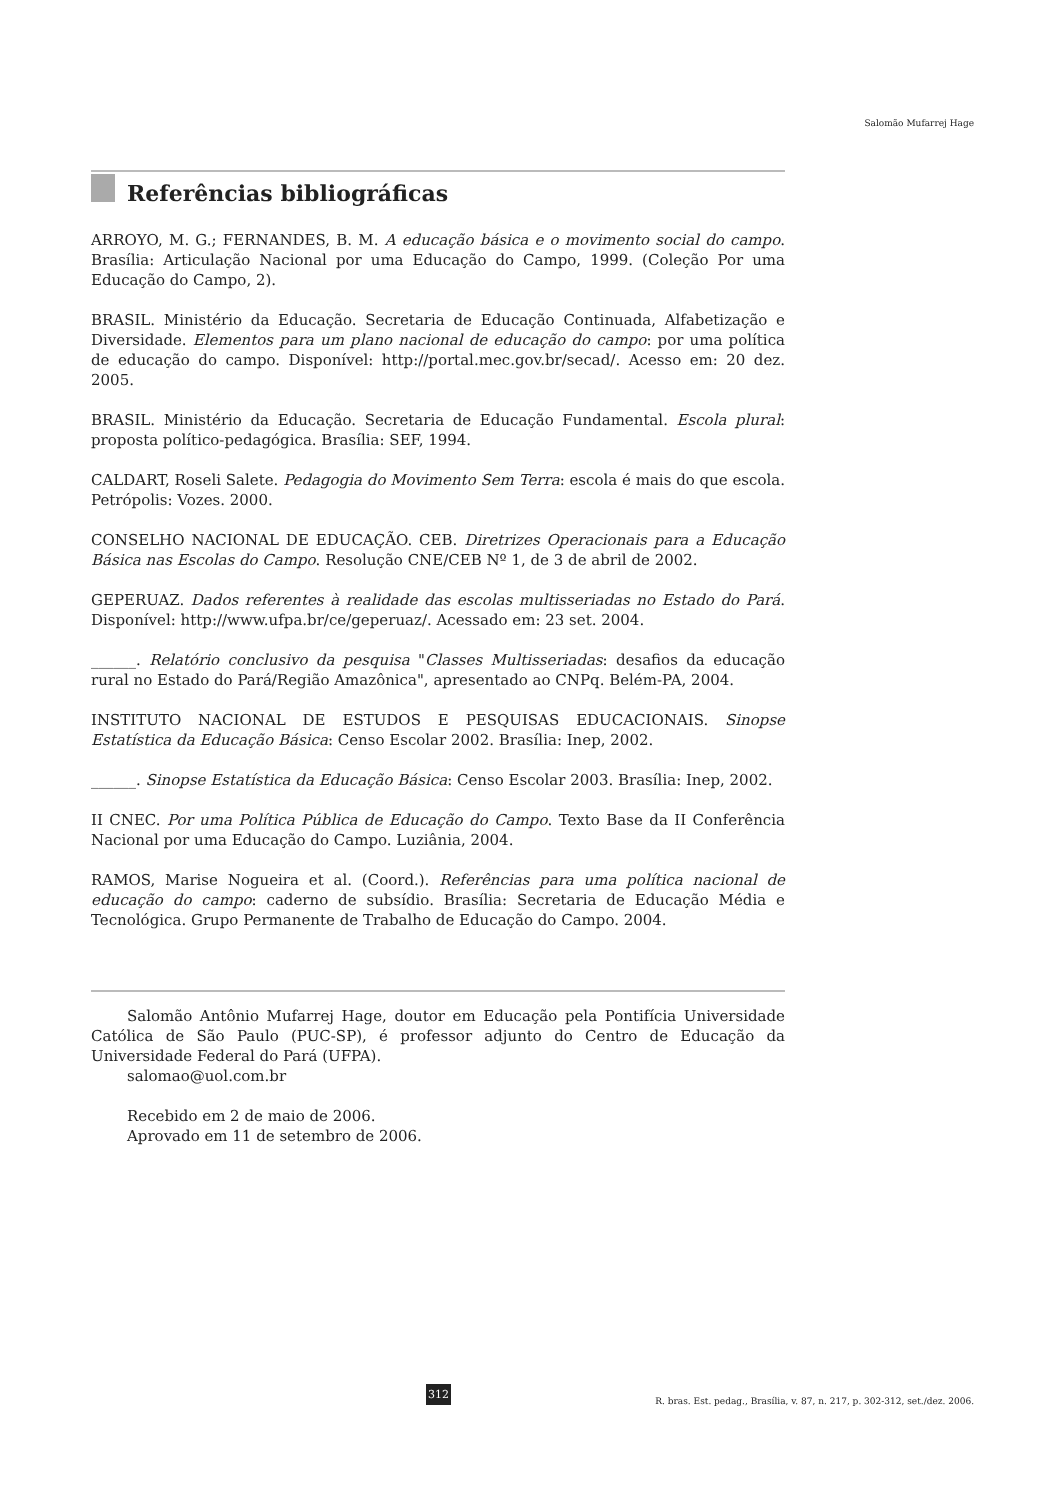Salomão Mufarrej Hage
Referências bibliográficas
ARROYO, M. G.; FERNANDES, B. M. A educação básica e o movimento social do campo. Brasília: Articulação Nacional por uma Educação do Campo, 1999. (Coleção Por uma Educação do Campo, 2).
BRASIL. Ministério da Educação. Secretaria de Educação Continuada, Alfabetização e Diversidade. Elementos para um plano nacional de educação do campo: por uma política de educação do campo. Disponível: http://portal.mec.gov.br/secad/. Acesso em: 20 dez. 2005.
BRASIL. Ministério da Educação. Secretaria de Educação Fundamental. Escola plural: proposta político-pedagógica. Brasília: SEF, 1994.
CALDART, Roseli Salete. Pedagogia do Movimento Sem Terra: escola é mais do que escola. Petrópolis: Vozes. 2000.
CONSELHO NACIONAL DE EDUCAÇÃO. CEB. Diretrizes Operacionais para a Educação Básica nas Escolas do Campo. Resolução CNE/CEB Nº 1, de 3 de abril de 2002.
GEPERUAZ. Dados referentes à realidade das escolas multisseriadas no Estado do Pará. Disponível: http://www.ufpa.br/ce/geperuaz/. Acessado em: 23 set. 2004.
______. Relatório conclusivo da pesquisa "Classes Multisseriadas: desafios da educação rural no Estado do Pará/Região Amazônica", apresentado ao CNPq. Belém-PA, 2004.
INSTITUTO NACIONAL DE ESTUDOS E PESQUISAS EDUCACIONAIS. Sinopse Estatística da Educação Básica: Censo Escolar 2002. Brasília: Inep, 2002.
______. Sinopse Estatística da Educação Básica: Censo Escolar 2003. Brasília: Inep, 2002.
II CNEC. Por uma Política Pública de Educação do Campo. Texto Base da II Conferência Nacional por uma Educação do Campo. Luziânia, 2004.
RAMOS, Marise Nogueira et al. (Coord.). Referências para uma política nacional de educação do campo: caderno de subsídio. Brasília: Secretaria de Educação Média e Tecnológica. Grupo Permanente de Trabalho de Educação do Campo. 2004.
Salomão Antônio Mufarrej Hage, doutor em Educação pela Pontifícia Universidade Católica de São Paulo (PUC-SP), é professor adjunto do Centro de Educação da Universidade Federal do Pará (UFPA).
salomao@uol.com.br
Recebido em 2 de maio de 2006.
Aprovado em 11 de setembro de 2006.
312
R. bras. Est. pedag., Brasília, v. 87, n. 217, p. 302-312, set./dez. 2006.